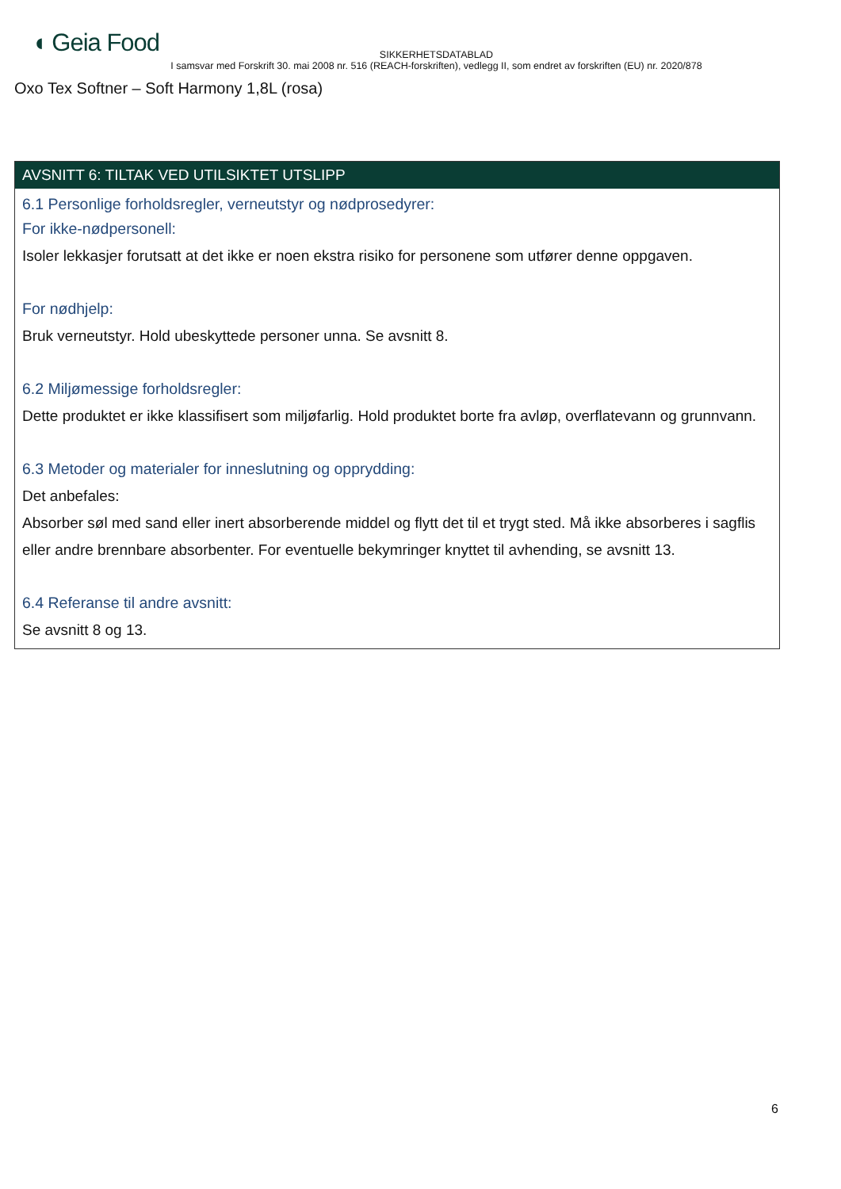◖ Geia Food
SIKKERHETSDATABLAD
I samsvar med Forskrift 30. mai 2008 nr. 516 (REACH-forskriften), vedlegg II, som endret av forskriften (EU) nr. 2020/878
Oxo Tex Softner – Soft Harmony 1,8L (rosa)
AVSNITT 6: TILTAK VED UTILSIKTET UTSLIPP
6.1 Personlige forholdsregler, verneutstyr og nødprosedyrer:
For ikke-nødpersonell:
Isoler lekkasjer forutsatt at det ikke er noen ekstra risiko for personene som utfører denne oppgaven.
For nødhjelp:
Bruk verneutstyr. Hold ubeskyttede personer unna. Se avsnitt 8.
6.2 Miljømessige forholdsregler:
Dette produktet er ikke klassifisert som miljøfarlig. Hold produktet borte fra avløp, overflatevann og grunnvann.
6.3 Metoder og materialer for inneslutning og opprydding:
Det anbefales:
Absorber søl med sand eller inert absorberende middel og flytt det til et trygt sted. Må ikke absorberes i sagflis eller andre brennbare absorbenter. For eventuelle bekymringer knyttet til avhending, se avsnitt 13.
6.4 Referanse til andre avsnitt:
Se avsnitt 8 og 13.
6